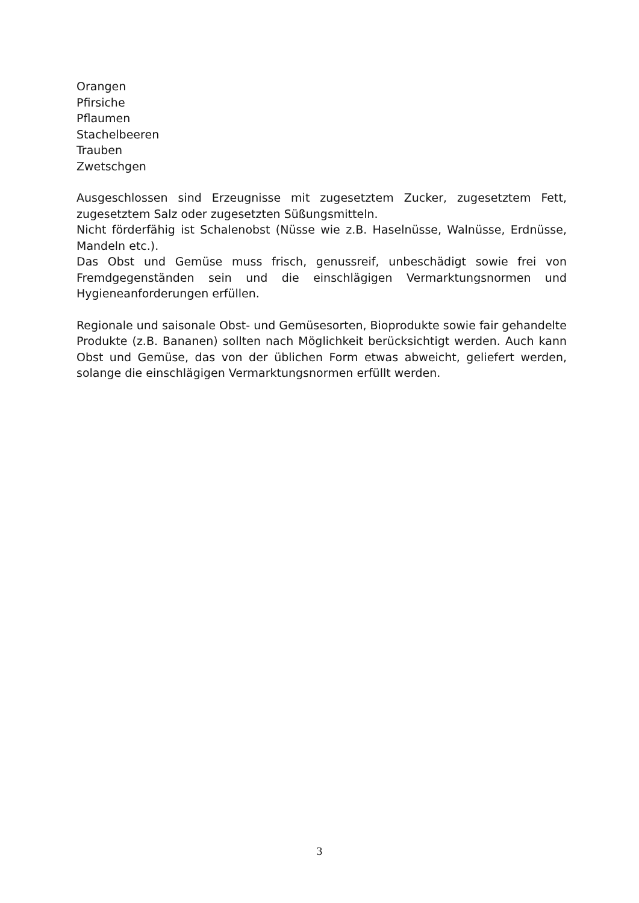Orangen
Pfirsiche
Pflaumen
Stachelbeeren
Trauben
Zwetschgen
Ausgeschlossen sind Erzeugnisse mit zugesetztem Zucker, zugesetztem Fett, zugesetztem Salz oder zugesetzten Süßungsmitteln.
Nicht förderfähig ist Schalenobst (Nüsse wie z.B. Haselnüsse, Walnüsse, Erdnüsse, Mandeln etc.).
Das Obst und Gemüse muss frisch, genussreif, unbeschädigt sowie frei von Fremdgegenständen sein und die einschlägigen Vermarktungsnormen und Hygieneanforderungen erfüllen.
Regionale und saisonale Obst- und Gemüsesorten, Bioprodukte sowie fair gehandelte Produkte (z.B. Bananen) sollten nach Möglichkeit berücksichtigt werden. Auch kann Obst und Gemüse, das von der üblichen Form etwas abweicht, geliefert werden, solange die einschlägigen Vermarktungsnormen erfüllt werden.
3